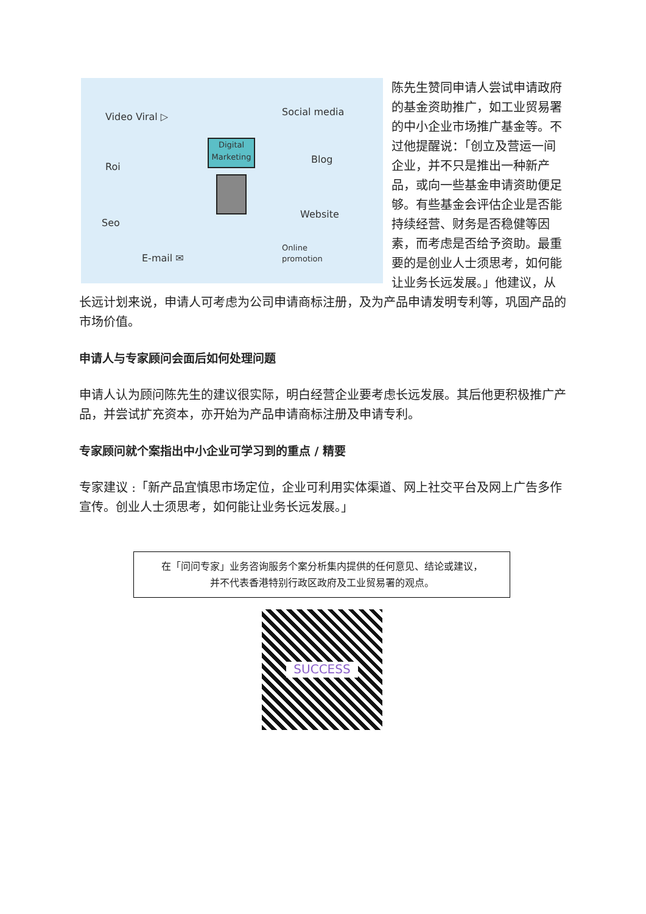Video Viral ▷ Social media
Roi
Digital
Marketing Blog
Seo
Website
E-mail ✉
Online
promotion
陈先生赞同申请人尝试申请政府的基金资助推广，如工业贸易署的中小企业市场推广基金等。不过他提醒说：「创立及营运一间企业，并不只是推出一种新产品，或向一些基金申请资助便足够。有些基金会评估企业是否能持续经营、财务是否稳健等因素，而考虑是否给予资助。最重要的是创业人士须思考，如何能让业务长远发展。」他建议，从长远计划来说，申请人可考虑为公司申请商标注册，及为产品申请发明专利等，巩固产品的市场价值。
申请人与专家顾问会面后如何处理问题
申请人认为顾问陈先生的建议很实际，明白经营企业要考虑长远发展。其后他更积极推广产品，并尝试扩充资本，亦开始为产品申请商标注册及申请专利。
专家顾问就个案指出中小企业可学习到的重点 / 精要
专家建议 :「新产品宜慎思市场定位，企业可利用实体渠道、网上社交平台及网上广告多作宣传。创业人士须思考，如何能让业务长远发展。」
在「问问专家」业务咨询服务个案分析集内提供的任何意见、结论或建议，
并不代表香港特别行政区政府及工业贸易署的观点。
SUCCESS